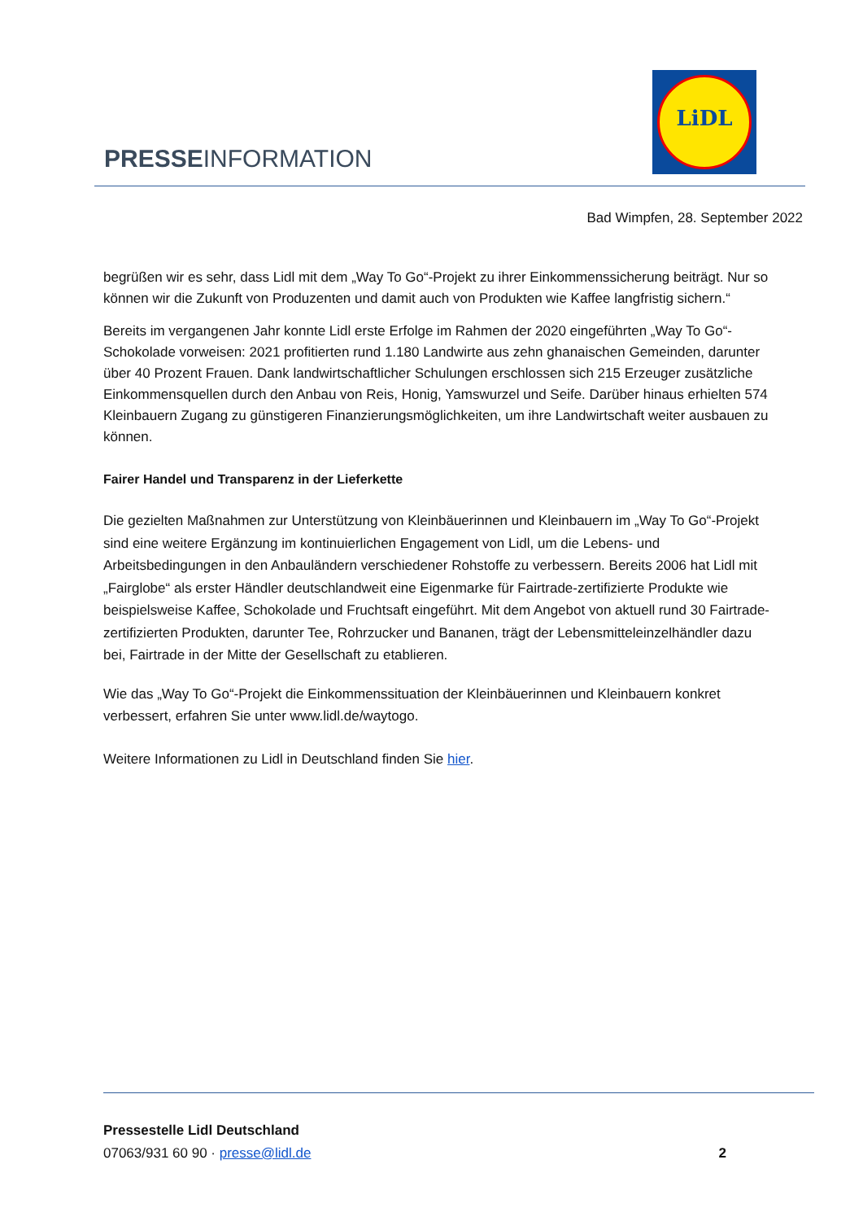PRESSEINFORMATION
LiDL
Bad Wimpfen, 28. September 2022
begrüßen wir es sehr, dass Lidl mit dem „Way To Go“-Projekt zu ihrer Einkommenssicherung beiträgt. Nur so können wir die Zukunft von Produzenten und damit auch von Produkten wie Kaffee langfristig sichern.“
Bereits im vergangenen Jahr konnte Lidl erste Erfolge im Rahmen der 2020 eingeführten „Way To Go“-Schokolade vorweisen: 2021 profitierten rund 1.180 Landwirte aus zehn ghanaischen Gemeinden, darunter über 40 Prozent Frauen. Dank landwirtschaftlicher Schulungen erschlossen sich 215 Erzeuger zusätzliche Einkommensquellen durch den Anbau von Reis, Honig, Yamswurzel und Seife. Darüber hinaus erhielten 574 Kleinbauern Zugang zu günstigeren Finanzierungsmöglichkeiten, um ihre Landwirtschaft weiter ausbauen zu können.
Fairer Handel und Transparenz in der Lieferkette
Die gezielten Maßnahmen zur Unterstützung von Kleinbäuerinnen und Kleinbauern im „Way To Go“-Projekt sind eine weitere Ergänzung im kontinuierlichen Engagement von Lidl, um die Lebens- und Arbeitsbedingungen in den Anbauländern verschiedener Rohstoffe zu verbessern. Bereits 2006 hat Lidl mit „Fairglobe“ als erster Händler deutschlandweit eine Eigenmarke für Fairtrade-zertifizierte Produkte wie beispielsweise Kaffee, Schokolade und Fruchtsaft eingeführt. Mit dem Angebot von aktuell rund 30 Fairtrade-zertifizierten Produkten, darunter Tee, Rohrzucker und Bananen, trägt der Lebensmitteleinzelhändler dazu bei, Fairtrade in der Mitte der Gesellschaft zu etablieren.
Wie das „Way To Go“-Projekt die Einkommenssituation der Kleinbäuerinnen und Kleinbauern konkret verbessert, erfahren Sie unter www.lidl.de/waytogo.
Weitere Informationen zu Lidl in Deutschland finden Sie hier.
Pressestelle Lidl Deutschland
07063/931 60 90 · presse@lidl.de 2